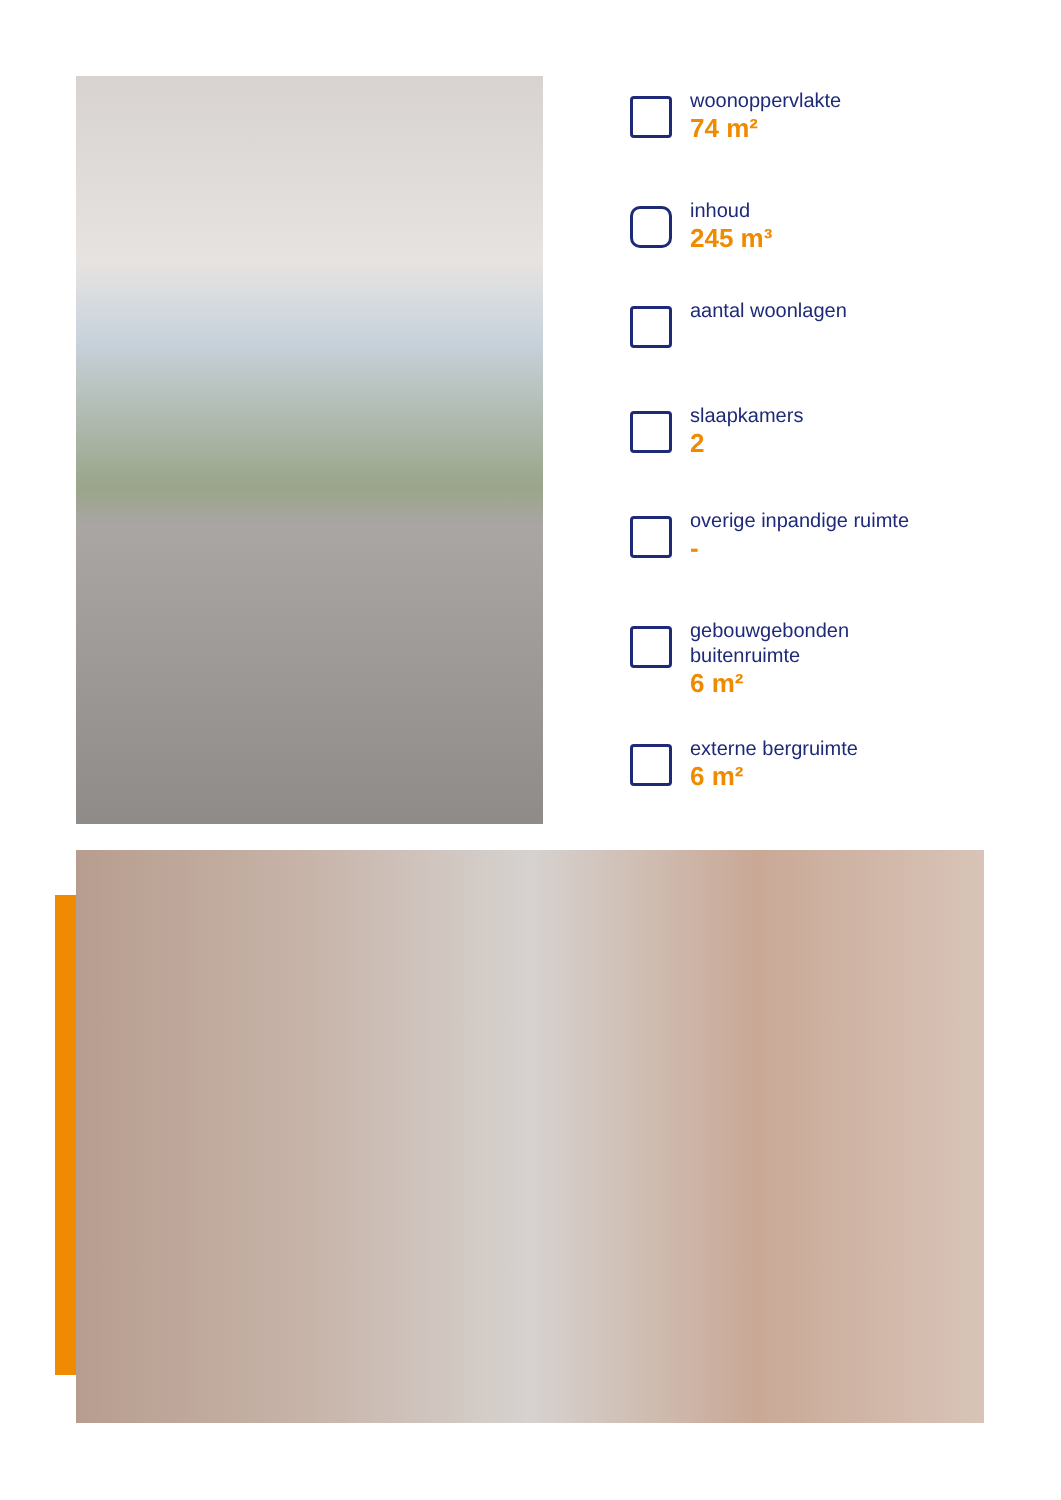woonoppervlakte
74 m²
inhoud
245 m³
aantal woonlagen
slaapkamers
2
overige inpandige ruimte
-
gebouwgebonden
buitenruimte
6 m²
externe bergruimte
6 m²